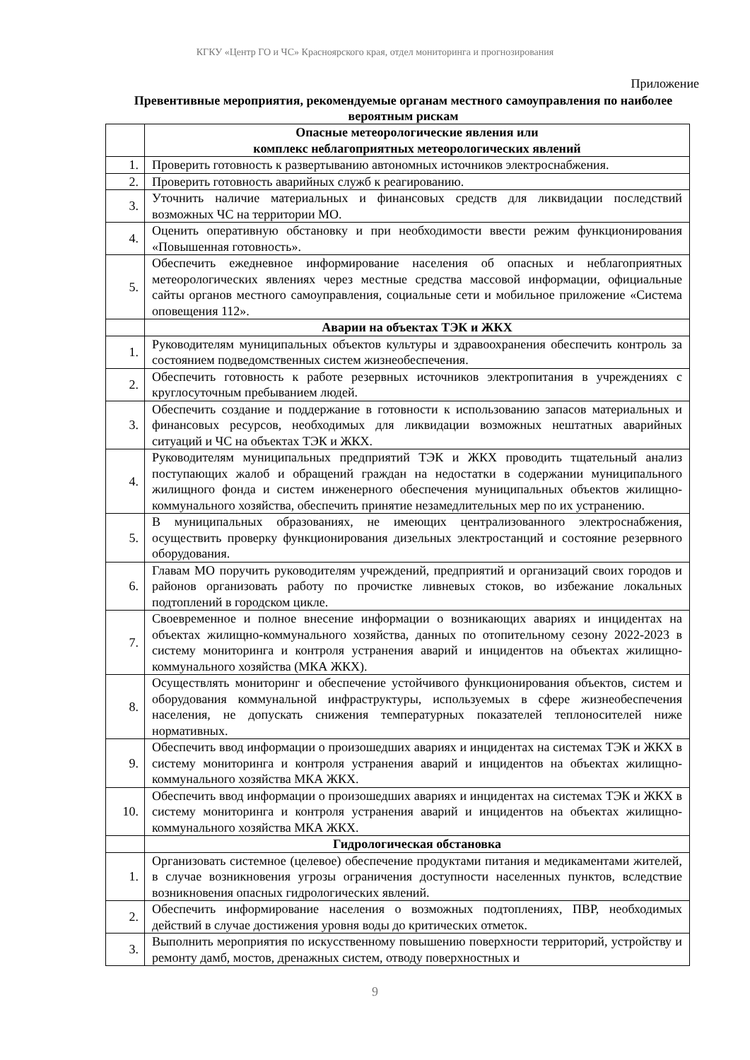КГКУ «Центр ГО и ЧС» Красноярского края, отдел мониторинга и прогнозирования
Приложение
Превентивные мероприятия, рекомендуемые органам местного самоуправления по наиболее вероятным рискам
| | Опасные метеорологические явления или комплекс неблагоприятных метеорологических явлений |
| 1. | Проверить готовность к развертыванию автономных источников электроснабжения. |
| 2. | Проверить готовность аварийных служб к реагированию. |
| 3. | Уточнить наличие материальных и финансовых средств для ликвидации последствий возможных ЧС на территории МО. |
| 4. | Оценить оперативную обстановку и при необходимости ввести режим функционирования «Повышенная готовность». |
| 5. | Обеспечить ежедневное информирование населения об опасных и неблагоприятных метеорологических явлениях через местные средства массовой информации, официальные сайты органов местного самоуправления, социальные сети и мобильное приложение «Система оповещения 112». |
| | Аварии на объектах ТЭК и ЖКХ |
| 1. | Руководителям муниципальных объектов культуры и здравоохранения обеспечить контроль за состоянием подведомственных систем жизнеобеспечения. |
| 2. | Обеспечить готовность к работе резервных источников электропитания в учреждениях с круглосуточным пребыванием людей. |
| 3. | Обеспечить создание и поддержание в готовности к использованию запасов материальных и финансовых ресурсов, необходимых для ликвидации возможных нештатных аварийных ситуаций и ЧС на объектах ТЭК и ЖКХ. |
| 4. | Руководителям муниципальных предприятий ТЭК и ЖКХ проводить тщательный анализ поступающих жалоб и обращений граждан на недостатки в содержании муниципального жилищного фонда и систем инженерного обеспечения муниципальных объектов жилищно-коммунального хозяйства, обеспечить принятие незамедлительных мер по их устранению. |
| 5. | В муниципальных образованиях, не имеющих централизованного электроснабжения, осуществить проверку функционирования дизельных электростанций и состояние резервного оборудования. |
| 6. | Главам МО поручить руководителям учреждений, предприятий и организаций своих городов и районов организовать работу по прочистке ливневых стоков, во избежание локальных подтоплений в городском цикле. |
| 7. | Своевременное и полное внесение информации о возникающих авариях и инцидентах на объектах жилищно-коммунального хозяйства, данных по отопительному сезону 2022-2023 в систему мониторинга и контроля устранения аварий и инцидентов на объектах жилищно-коммунального хозяйства (МКА ЖКХ). |
| 8. | Осуществлять мониторинг и обеспечение устойчивого функционирования объектов, систем и оборудования коммунальной инфраструктуры, используемых в сфере жизнеобеспечения населения, не допускать снижения температурных показателей теплоносителей ниже нормативных. |
| 9. | Обеспечить ввод информации о произошедших авариях и инцидентах на системах ТЭК и ЖКХ в систему мониторинга и контроля устранения аварий и инцидентов на объектах жилищно-коммунального хозяйства МКА ЖКХ. |
| 10. | Обеспечить ввод информации о произошедших авариях и инцидентах на системах ТЭК и ЖКХ в систему мониторинга и контроля устранения аварий и инцидентов на объектах жилищно-коммунального хозяйства МКА ЖКХ. |
| | Гидрологическая обстановка |
| 1. | Организовать системное (целевое) обеспечение продуктами питания и медикаментами жителей, в случае возникновения угрозы ограничения доступности населенных пунктов, вследствие возникновения опасных гидрологических явлений. |
| 2. | Обеспечить информирование населения о возможных подтоплениях, ПВР, необходимых действий в случае достижения уровня воды до критических отметок. |
| 3. | Выполнить мероприятия по искусственному повышению поверхности территорий, устройству и ремонту дамб, мостов, дренажных систем, отводу поверхностных и |
9